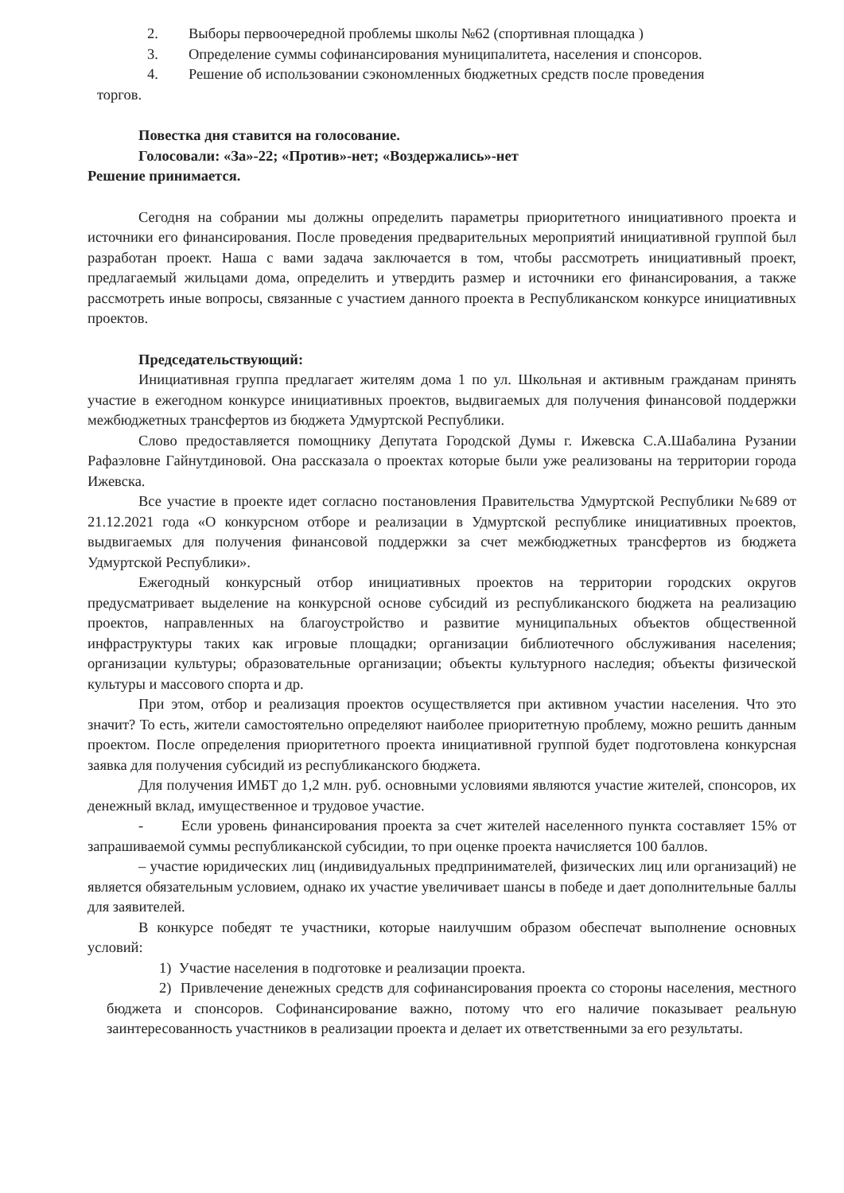2. Выборы первоочередной проблемы школы №62 (спортивная площадка )
3. Определение суммы софинансирования муниципалитета, населения и спонсоров.
4. Решение об использовании сэкономленных бюджетных средств после проведения
торгов.
Повестка дня ставится на голосование.
Голосовали: «За»-22; «Против»-нет; «Воздержались»-нет
Решение принимается.
Сегодня на собрании мы должны определить параметры приоритетного инициативного проекта и источники его финансирования. После проведения предварительных мероприятий инициативной группой был разработан проект. Наша с вами задача заключается в том, чтобы рассмотреть инициативный проект, предлагаемый жильцами дома, определить и утвердить размер и источники его финансирования, а также рассмотреть иные вопросы, связанные с участием данного проекта в Республиканском конкурсе инициативных проектов.
Председательствующий:
Инициативная группа предлагает жителям дома 1 по ул. Школьная и активным гражданам принять участие в ежегодном конкурсе инициативных проектов, выдвигаемых для получения финансовой поддержки межбюджетных трансфертов из бюджета Удмуртской Республики.
Слово предоставляется помощнику Депутата Городской Думы г. Ижевска С.А.Шабалина Рузании Рафаэловне Гайнутдиновой. Она рассказала о проектах которые были уже реализованы на территории города Ижевска.
Все участие в проекте идет согласно постановления Правительства Удмуртской Республики №689 от 21.12.2021 года «О конкурсном отборе и реализации в Удмуртской республике инициативных проектов, выдвигаемых для получения финансовой поддержки за счет межбюджетных трансфертов из бюджета Удмуртской Республики».
Ежегодный конкурсный отбор инициативных проектов на территории городских округов предусматривает выделение на конкурсной основе субсидий из республиканского бюджета на реализацию проектов, направленных на благоустройство и развитие муниципальных объектов общественной инфраструктуры таких как игровые площадки; организации библиотечного обслуживания населения; организации культуры; образовательные организации; объекты культурного наследия; объекты физической культуры и массового спорта и др.
При этом, отбор и реализация проектов осуществляется при активном участии населения. Что это значит? То есть, жители самостоятельно определяют наиболее приоритетную проблему, можно решить данным проектом. После определения приоритетного проекта инициативной группой будет подготовлена конкурсная заявка для получения субсидий из республиканского бюджета.
Для получения ИМБТ до 1,2 млн. руб. основными условиями являются участие жителей, спонсоров, их денежный вклад, имущественное и трудовое участие.
- Если уровень финансирования проекта за счет жителей населенного пункта составляет 15% от запрашиваемой суммы республиканской субсидии, то при оценке проекта начисляется 100 баллов.
– участие юридических лиц (индивидуальных предпринимателей, физических лиц или организаций) не является обязательным условием, однако их участие увеличивает шансы в победе и дает дополнительные баллы для заявителей.
В конкурсе победят те участники, которые наилучшим образом обеспечат выполнение основных условий:
1) Участие населения в подготовке и реализации проекта.
2) Привлечение денежных средств для софинансирования проекта со стороны населения, местного бюджета и спонсоров. Софинансирование важно, потому что его наличие показывает реальную заинтересованность участников в реализации проекта и делает их ответственными за его результаты.